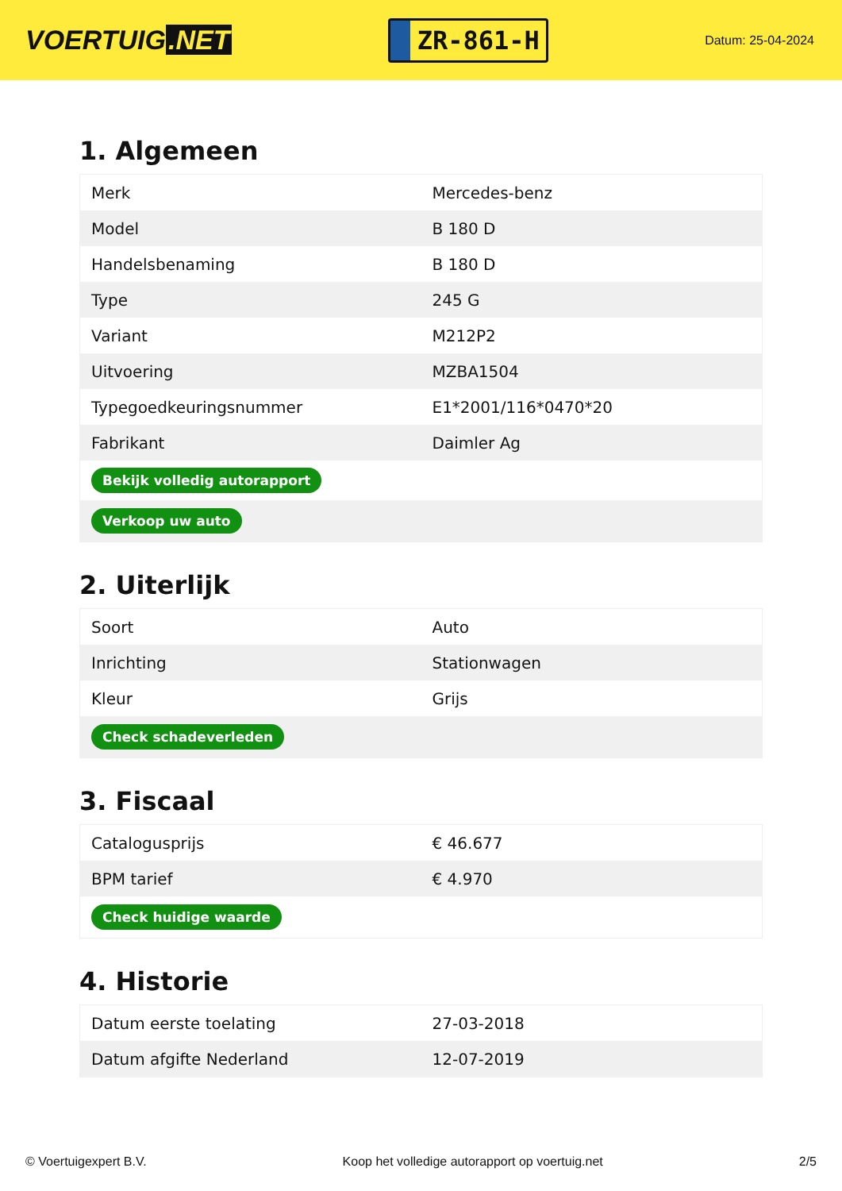VOERTUIG.NET
ZR-861-H
Datum: 25-04-2024
1. Algemeen
| Merk | Mercedes-benz |
| Model | B 180 D |
| Handelsbenaming | B 180 D |
| Type | 245 G |
| Variant | M212P2 |
| Uitvoering | MZBA1504 |
| Typegoedkeuringsnummer | E1*2001/116*0470*20 |
| Fabrikant | Daimler Ag |
| Bekijk volledig autorapport | |
| Verkoop uw auto | |
2. Uiterlijk
| Soort | Auto |
| Inrichting | Stationwagen |
| Kleur | Grijs |
| Check schadeverleden | |
3. Fiscaal
| Catalogusprijs | € 46.677 |
| BPM tarief | € 4.970 |
| Check huidige waarde | |
4. Historie
| Datum eerste toelating | 27-03-2018 |
| Datum afgifte Nederland | 12-07-2019 |
© Voertuigexpert B.V. Koop het volledige autorapport op voertuig.net 2/5